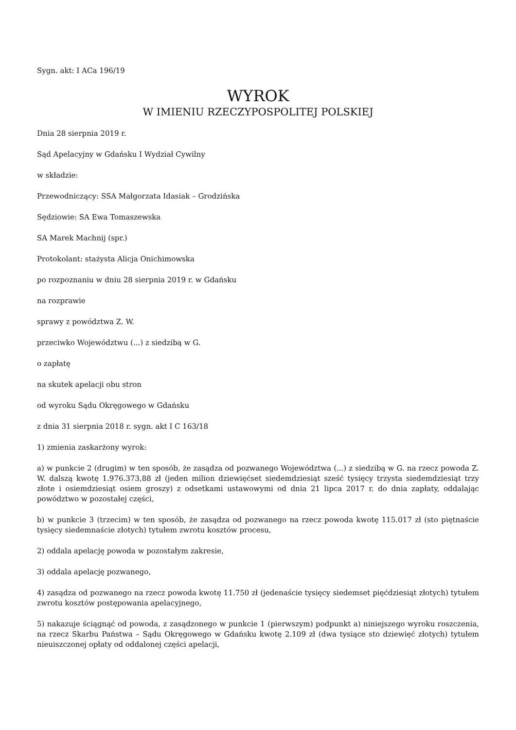Sygn. akt: I ACa 196/19
WYROK
W IMIENIU RZECZYPOSPOLITEJ POLSKIEJ
Dnia 28 sierpnia 2019 r.
Sąd Apelacyjny w Gdańsku I Wydział Cywilny
w składzie:
Przewodniczący: SSA Małgorzata Idasiak – Grodzińska
Sędziowie: SA Ewa Tomaszewska
SA Marek Machnij (spr.)
Protokolant: stażysta Alicja Onichimowska
po rozpoznaniu w dniu 28 sierpnia 2019 r. w Gdańsku
na rozprawie
sprawy z powództwa Z. W.
przeciwko Województwu (...) z siedzibą w G.
o zapłatę
na skutek apelacji obu stron
od wyroku Sądu Okręgowego w Gdańsku
z dnia 31 sierpnia 2018 r. sygn. akt I C 163/18
1) zmienia zaskarżony wyrok:
a) w punkcie 2 (drugim) w ten sposób, że zasądza od pozwanego Województwa (...) z siedzibą w G. na rzecz powoda Z. W. dalszą kwotę 1.976.373,88 zł (jeden milion dziewięćset siedemdziesiąt sześć tysięcy trzysta siedemdziesiąt trzy złote i osiemdziesiąt osiem groszy) z odsetkami ustawowymi od dnia 21 lipca 2017 r. do dnia zapłaty, oddalając powództwo w pozostałej części,
b) w punkcie 3 (trzecim) w ten sposób, że zasądza od pozwanego na rzecz powoda kwotę 115.017 zł (sto piętnaście tysięcy siedemnaście złotych) tytułem zwrotu kosztów procesu,
2) oddala apelację powoda w pozostałym zakresie,
3) oddala apelację pozwanego,
4) zasądza od pozwanego na rzecz powoda kwotę 11.750 zł (jedenaście tysięcy siedemset pięćdziesiąt złotych) tytułem zwrotu kosztów postępowania apelacyjnego,
5) nakazuje ściągnąć od powoda, z zasądzonego w punkcie 1 (pierwszym) podpunkt a) niniejszego wyroku roszczenia, na rzecz Skarbu Państwa – Sądu Okręgowego w Gdańsku kwotę 2.109 zł (dwa tysiące sto dziewięć złotych) tytułem nieuiszczonej opłaty od oddalonej części apelacji,